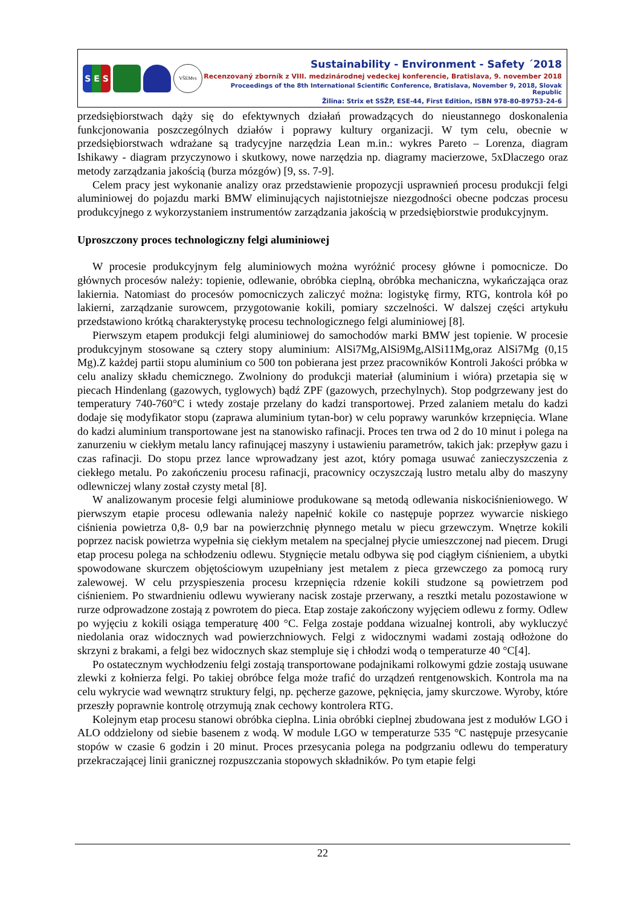S E S
VŠEMvs
Sustainability - Environment - Safety ´2018
Recenzovaný zborník z VIII. medzinárodnej vedeckej konferencie, Bratislava, 9. november 2018
Proceedings of the 8th International Scientific Conference, Bratislava, November 9, 2018, Slovak Republic
Žilina: Strix et SSŽP, ESE-44, First Edition, ISBN 978-80-89753-24-6
przedsiębiorstwach dąży się do efektywnych działań prowadzących do nieustannego doskonalenia funkcjonowania poszczególnych działów i poprawy kultury organizacji. W tym celu, obecnie w przedsiębiorstwach wdrażane są tradycyjne narzędzia Lean m.in.: wykres Pareto – Lorenza, diagram Ishikawy - diagram przyczynowo i skutkowy, nowe narzędzia np. diagramy macierzowe, 5xDlaczego oraz metody zarządzania jakością (burza mózgów) [9, ss. 7-9].
Celem pracy jest wykonanie analizy oraz przedstawienie propozycji usprawnień procesu produkcji felgi aluminiowej do pojazdu marki BMW eliminujących najistotniejsze niezgodności obecne podczas procesu produkcyjnego z wykorzystaniem instrumentów zarządzania jakością w przedsiębiorstwie produkcyjnym.
Uproszczony proces technologiczny felgi aluminiowej
W procesie produkcyjnym felg aluminiowych można wyróżnić procesy główne i pomocnicze. Do głównych procesów należy: topienie, odlewanie, obróbka cieplną, obróbka mechaniczna, wykańczająca oraz lakiernia. Natomiast do procesów pomocniczych zaliczyć można: logistykę firmy, RTG, kontrola kół po lakierni, zarządzanie surowcem, przygotowanie kokili, pomiary szczelności. W dalszej części artykułu przedstawiono krótką charakterystykę procesu technologicznego felgi aluminiowej [8].
Pierwszym etapem produkcji felgi aluminiowej do samochodów marki BMW jest topienie. W procesie produkcyjnym stosowane są cztery stopy aluminium: AlSi7Mg,AlSi9Mg,AlSi11Mg,oraz AlSi7Mg (0,15 Mg).Z każdej partii stopu aluminium co 500 ton pobierana jest przez pracowników Kontroli Jakości próbka w celu analizy składu chemicznego. Zwolniony do produkcji materiał (aluminium i wióra) przetapia się w piecach Hindenlang (gazowych, tyglowych) bądź ZPF (gazowych, przechylnych). Stop podgrzewany jest do temperatury 740-760°C i wtedy zostaje przelany do kadzi transportowej. Przed zalaniem metalu do kadzi dodaje się modyfikator stopu (zaprawa aluminium tytan-bor) w celu poprawy warunków krzepnięcia. Wlane do kadzi aluminium transportowane jest na stanowisko rafinacji. Proces ten trwa od 2 do 10 minut i polega na zanurzeniu w ciekłym metalu lancy rafinującej maszyny i ustawieniu parametrów, takich jak: przepływ gazu i czas rafinacji. Do stopu przez lance wprowadzany jest azot, który pomaga usuwać zanieczyszczenia z ciekłego metalu. Po zakończeniu procesu rafinacji, pracownicy oczyszczają lustro metalu alby do maszyny odlewniczej wlany został czysty metal [8].
W analizowanym procesie felgi aluminiowe produkowane są metodą odlewania niskociśnieniowego. W pierwszym etapie procesu odlewania należy napełnić kokile co następuje poprzez wywarcie niskiego ciśnienia powietrza 0,8- 0,9 bar na powierzchnię płynnego metalu w piecu grzewczym. Wnętrze kokili poprzez nacisk powietrza wypełnia się ciekłym metalem na specjalnej płycie umieszczonej nad piecem. Drugi etap procesu polega na schłodzeniu odlewu. Stygnięcie metalu odbywa się pod ciągłym ciśnieniem, a ubytki spowodowane skurczem objętościowym uzupełniany jest metalem z pieca grzewczego za pomocą rury zalewowej. W celu przyspieszenia procesu krzepnięcia rdzenie kokili studzone są powietrzem pod ciśnieniem. Po stwardnieniu odlewu wywierany nacisk zostaje przerwany, a resztki metalu pozostawione w rurze odprowadzone zostają z powrotem do pieca. Etap zostaje zakończony wyjęciem odlewu z formy. Odlew po wyjęciu z kokili osiąga temperaturę 400 °C. Felga zostaje poddana wizualnej kontroli, aby wykluczyć niedolania oraz widocznych wad powierzchniowych. Felgi z widocznymi wadami zostają odłożone do skrzyni z brakami, a felgi bez widocznych skaz stempluje się i chłodzi wodą o temperaturze 40 °C[4].
Po ostatecznym wychłodzeniu felgi zostają transportowane podajnikami rolkowymi gdzie zostają usuwane zlewki z kołnierza felgi. Po takiej obróbce felga może trafić do urządzeń rentgenowskich. Kontrola ma na celu wykrycie wad wewnątrz struktury felgi, np. pęcherze gazowe, pęknięcia, jamy skurczowe. Wyroby, które przeszły poprawnie kontrolę otrzymują znak cechowy kontrolera RTG.
Kolejnym etap procesu stanowi obróbka cieplna. Linia obróbki cieplnej zbudowana jest z modułów LGO i ALO oddzielony od siebie basenem z wodą. W module LGO w temperaturze 535 °C następuje przesycanie stopów w czasie 6 godzin i 20 minut. Proces przesycania polega na podgrzaniu odlewu do temperatury przekraczającej linii granicznej rozpuszczania stopowych składników. Po tym etapie felgi
22